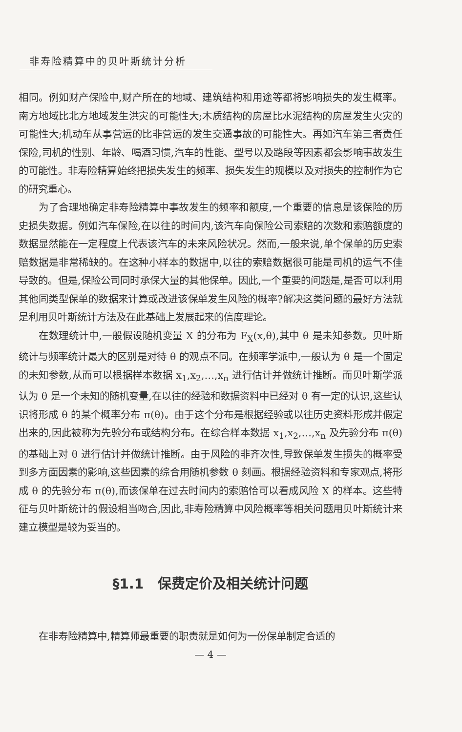非寿险精算中的贝叶斯统计分析
相同。例如财产保险中,财产所在的地域、建筑结构和用途等都将影响损失的发生概率。南方地域比北方地域发生洪灾的可能性大;木质结构的房屋比水泥结构的房屋发生火灾的可能性大;机动车从事营运的比非营运的发生交通事故的可能性大。再如汽车第三者责任保险,司机的性别、年龄、喝酒习惯,汽车的性能、型号以及路段等因素都会影响事故发生的可能性。非寿险精算始终把损失发生的频率、损失发生的规模以及对损失的控制作为它的研究重心。
为了合理地确定非寿险精算中事故发生的频率和额度,一个重要的信息是该保险的历史损失数据。例如汽车保险,在以往的时间内,该汽车向保险公司索赔的次数和索赔额度的数据显然能在一定程度上代表该汽车的未来风险状况。然而,一般来说,单个保单的历史索赔数据是非常稀缺的。在这种小样本的数据中,以往的索赔数据很可能是司机的运气不佳导致的。但是,保险公司同时承保大量的其他保单。因此,一个重要的问题是,是否可以利用其他同类型保单的数据来计算或改进该保单发生风险的概率?解决这类问题的最好方法就是利用贝叶斯统计方法及在此基础上发展起来的信度理论。
在数理统计中,一般假设随机变量 X 的分布为 F<sub>X</sub>(x,θ),其中 θ 是未知参数。贝叶斯统计与频率统计最大的区别是对待 θ 的观点不同。在频率学派中,一般认为 θ 是一个固定的未知参数,从而可以根据样本数据 x<sub>1</sub>,x<sub>2</sub>,…,x<sub>n</sub> 进行估计并做统计推断。而贝叶斯学派认为 θ 是一个未知的随机变量,在以往的经验和数据资料中已经对 θ 有一定的认识,这些认识将形成 θ 的某个概率分布 π(θ)。由于这个分布是根据经验或以往历史资料形成并假定出来的,因此被称为先验分布或结构分布。在综合样本数据 x<sub>1</sub>,x<sub>2</sub>,…,x<sub>n</sub> 及先验分布 π(θ)的基础上对 θ 进行估计并做统计推断。由于风险的非齐次性,导致保单发生损失的概率受到多方面因素的影响,这些因素的综合用随机参数 θ 刻画。根据经验资料和专家观点,将形成 θ 的先验分布 π(θ),而该保单在过去时间内的索赔恰可以看成风险 X 的样本。这些特征与贝叶斯统计的假设相当吻合,因此,非寿险精算中风险概率等相关问题用贝叶斯统计来建立模型是较为妥当的。
§1.1 保费定价及相关统计问题
在非寿险精算中,精算师最重要的职责就是如何为一份保单制定合适的
— 4 —